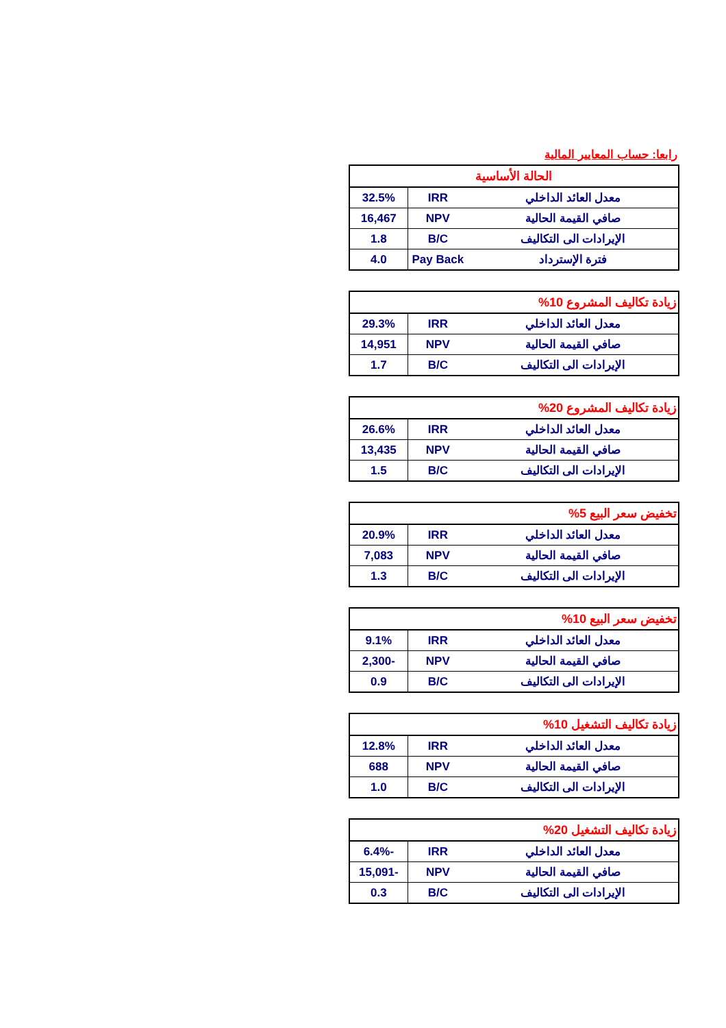رابعا: حساب المعايير المالية
| الحالة الأساسية | | |
| --- | --- | --- |
| معدل العائد الداخلي | IRR | 32.5% |
| صافي القيمة الحالية | NPV | 16,467 |
| الإيرادات الى التكاليف | B/C | 1.8 |
| فترة الإسترداد | Pay Back | 4.0 |
| زيادة تكاليف المشروع 10% | | |
| --- | --- | --- |
| معدل العائد الداخلي | IRR | 29.3% |
| صافي القيمة الحالية | NPV | 14,951 |
| الإيرادات الى التكاليف | B/C | 1.7 |
| زيادة تكاليف المشروع 20% | | |
| --- | --- | --- |
| معدل العائد الداخلي | IRR | 26.6% |
| صافي القيمة الحالية | NPV | 13,435 |
| الإيرادات الى التكاليف | B/C | 1.5 |
| تخفيض سعر البيع 5% | | |
| --- | --- | --- |
| معدل العائد الداخلي | IRR | 20.9% |
| صافي القيمة الحالية | NPV | 7,083 |
| الإيرادات الى التكاليف | B/C | 1.3 |
| تخفيض سعر البيع 10% | | |
| --- | --- | --- |
| معدل العائد الداخلي | IRR | 9.1% |
| صافي القيمة الحالية | NPV | -2,300 |
| الإيرادات الى التكاليف | B/C | 0.9 |
| زيادة تكاليف التشغيل 10% | | |
| --- | --- | --- |
| معدل العائد الداخلي | IRR | 12.8% |
| صافي القيمة الحالية | NPV | 688 |
| الإيرادات الى التكاليف | B/C | 1.0 |
| زيادة تكاليف التشغيل 20% | | |
| --- | --- | --- |
| معدل العائد الداخلي | IRR | -6.4% |
| صافي القيمة الحالية | NPV | -15,091 |
| الإيرادات الى التكاليف | B/C | 0.3 |